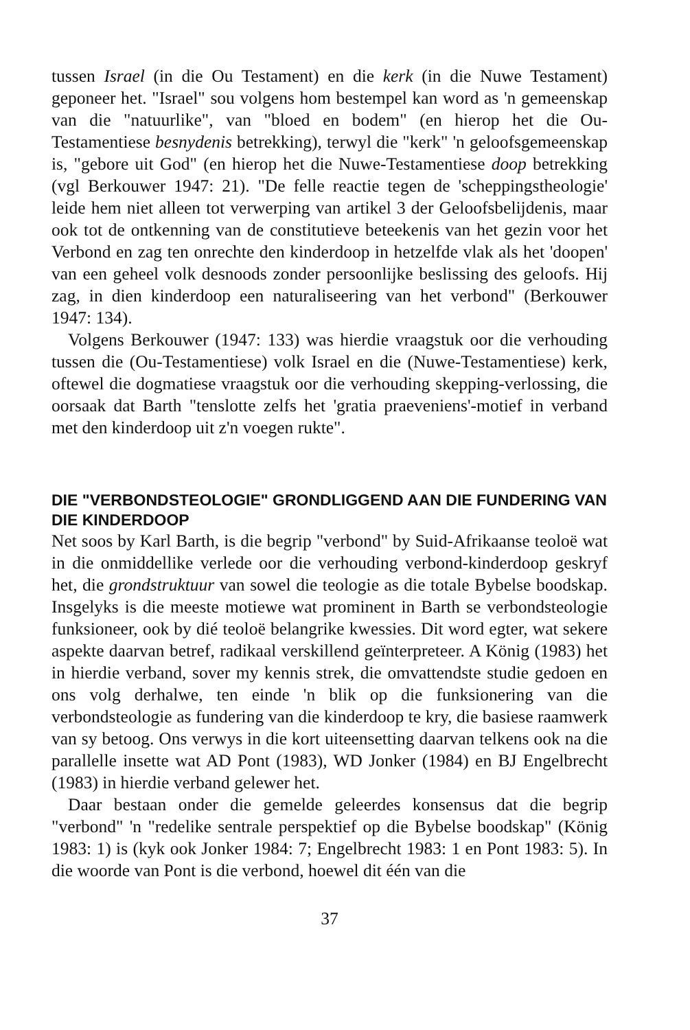tussen Israel (in die Ou Testament) en die kerk (in die Nuwe Testament) geponeer het. "Israel" sou volgens hom bestempel kan word as 'n gemeenskap van die "natuurlike", van "bloed en bodem" (en hierop het die Ou-Testamentiese besnydenis betrekking), terwyl die "kerk" 'n geloofsgemeenskap is, "gebore uit God" (en hierop het die Nuwe-Testamentiese doop betrekking (vgl Berkouwer 1947: 21). "De felle reactie tegen de 'scheppingstheologie' leide hem niet alleen tot verwerping van artikel 3 der Geloofsbelijdenis, maar ook tot de ontkenning van de constitutieve beteekenis van het gezin voor het Verbond en zag ten onrechte den kinderdoop in hetzelfde vlak als het 'doopen' van een geheel volk desnoods zonder persoonlijke beslissing des geloofs. Hij zag, in dien kinderdoop een naturaliseering van het verbond" (Berkouwer 1947: 134).
Volgens Berkouwer (1947: 133) was hierdie vraagstuk oor die verhouding tussen die (Ou-Testamentiese) volk Israel en die (Nuwe-Testamentiese) kerk, oftewel die dogmatiese vraagstuk oor die verhouding skepping-verlossing, die oorsaak dat Barth "tenslotte zelfs het 'gratia praeveniens'-motief in verband met den kinderdoop uit z'n voegen rukte".
DIE "VERBONDSTEOLOGIE" GRONDLIGGEND AAN DIE FUNDERING VAN DIE KINDERDOOP
Net soos by Karl Barth, is die begrip "verbond" by Suid-Afrikaanse teoloë wat in die onmiddellike verlede oor die verhouding verbond-kinderdoop geskryf het, die grondstruktuur van sowel die teologie as die totale Bybelse boodskap. Insgelyks is die meeste motiewe wat prominent in Barth se verbondsteologie funksioneer, ook by dié teoloë belangrike kwessies. Dit word egter, wat sekere aspekte daarvan betref, radikaal verskillend geïnterpreteer. A König (1983) het in hierdie verband, sover my kennis strek, die omvattendste studie gedoen en ons volg derhalwe, ten einde 'n blik op die funksionering van die verbondsteologie as fundering van die kinderdoop te kry, die basiese raamwerk van sy betoog. Ons verwys in die kort uiteensetting daarvan telkens ook na die parallelle insette wat AD Pont (1983), WD Jonker (1984) en BJ Engelbrecht (1983) in hierdie verband gelewer het.
Daar bestaan onder die gemelde geleerdes konsensus dat die begrip "verbond" 'n "redelike sentrale perspektief op die Bybelse boodskap" (König 1983: 1) is (kyk ook Jonker 1984: 7; Engelbrecht 1983: 1 en Pont 1983: 5). In die woorde van Pont is die verbond, hoewel dit één van die
37